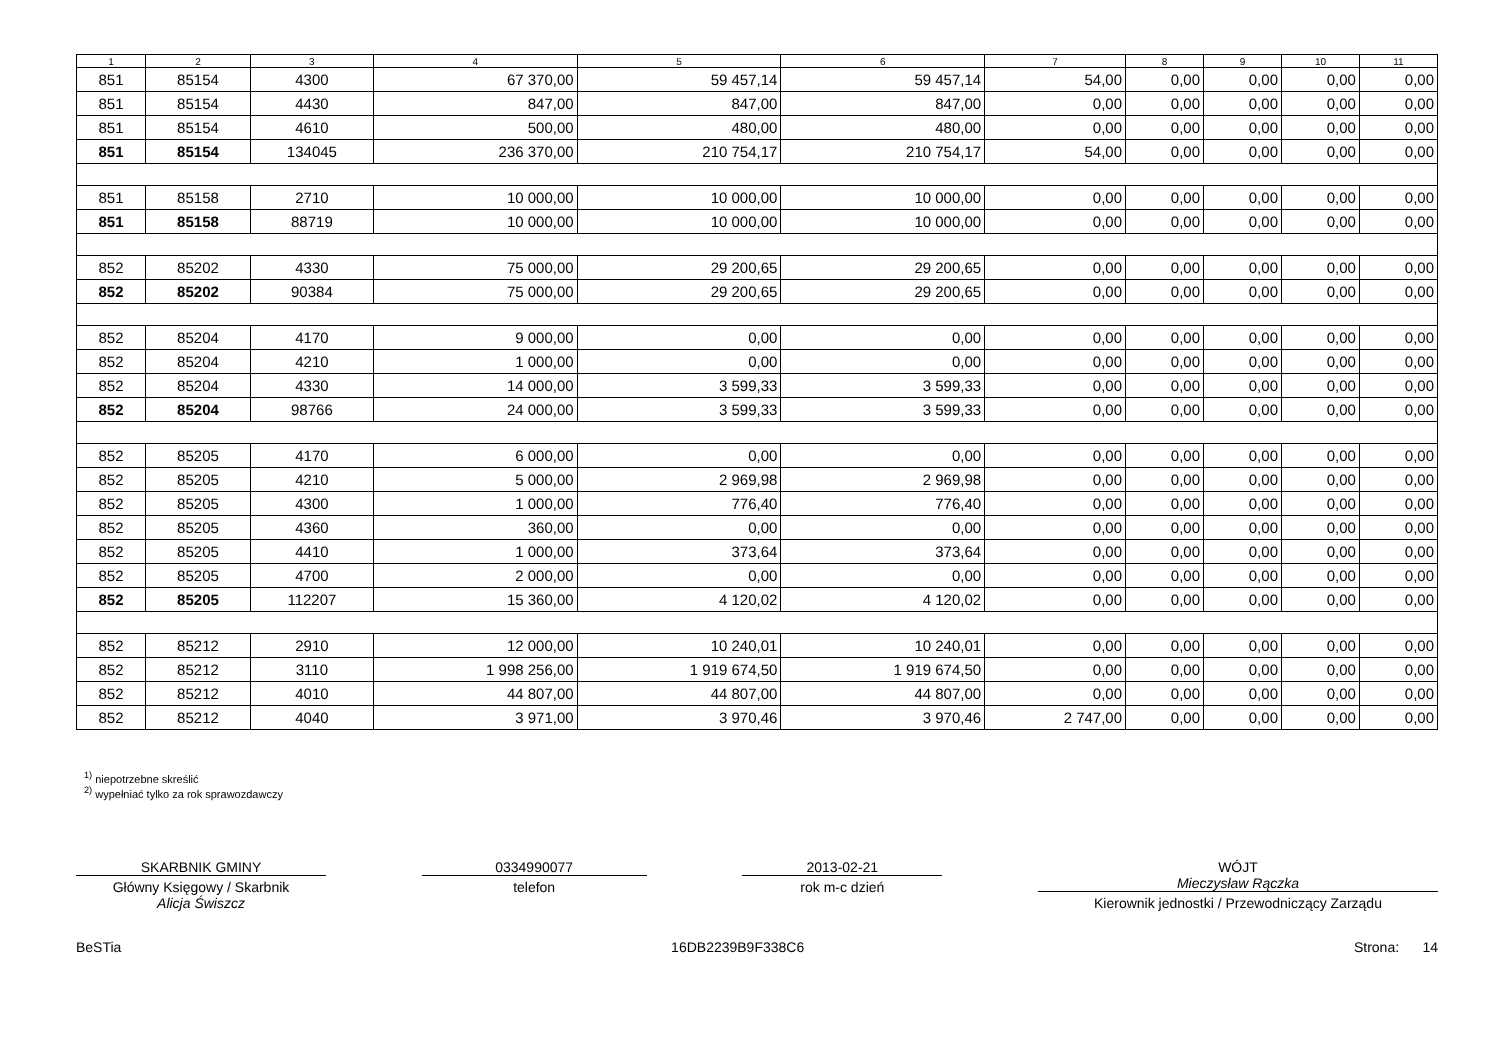| 1 | 2 | 3 | 4 | 5 | 6 | 7 | 8 | 9 | 10 | 11 |
| --- | --- | --- | --- | --- | --- | --- | --- | --- | --- | --- |
| 851 | 85154 | 4300 | 67 370,00 | 59 457,14 | 59 457,14 | 54,00 | 0,00 | 0,00 | 0,00 | 0,00 |
| 851 | 85154 | 4430 | 847,00 | 847,00 | 847,00 | 0,00 | 0,00 | 0,00 | 0,00 | 0,00 |
| 851 | 85154 | 4610 | 500,00 | 480,00 | 480,00 | 0,00 | 0,00 | 0,00 | 0,00 | 0,00 |
| 851 | 85154 | 134045 | 236 370,00 | 210 754,17 | 210 754,17 | 54,00 | 0,00 | 0,00 | 0,00 | 0,00 |
| 851 | 85158 | 2710 | 10 000,00 | 10 000,00 | 10 000,00 | 0,00 | 0,00 | 0,00 | 0,00 | 0,00 |
| 851 | 85158 | 88719 | 10 000,00 | 10 000,00 | 10 000,00 | 0,00 | 0,00 | 0,00 | 0,00 | 0,00 |
| 852 | 85202 | 4330 | 75 000,00 | 29 200,65 | 29 200,65 | 0,00 | 0,00 | 0,00 | 0,00 | 0,00 |
| 852 | 85202 | 90384 | 75 000,00 | 29 200,65 | 29 200,65 | 0,00 | 0,00 | 0,00 | 0,00 | 0,00 |
| 852 | 85204 | 4170 | 9 000,00 | 0,00 | 0,00 | 0,00 | 0,00 | 0,00 | 0,00 | 0,00 |
| 852 | 85204 | 4210 | 1 000,00 | 0,00 | 0,00 | 0,00 | 0,00 | 0,00 | 0,00 | 0,00 |
| 852 | 85204 | 4330 | 14 000,00 | 3 599,33 | 3 599,33 | 0,00 | 0,00 | 0,00 | 0,00 | 0,00 |
| 852 | 85204 | 98766 | 24 000,00 | 3 599,33 | 3 599,33 | 0,00 | 0,00 | 0,00 | 0,00 | 0,00 |
| 852 | 85205 | 4170 | 6 000,00 | 0,00 | 0,00 | 0,00 | 0,00 | 0,00 | 0,00 | 0,00 |
| 852 | 85205 | 4210 | 5 000,00 | 2 969,98 | 2 969,98 | 0,00 | 0,00 | 0,00 | 0,00 | 0,00 |
| 852 | 85205 | 4300 | 1 000,00 | 776,40 | 776,40 | 0,00 | 0,00 | 0,00 | 0,00 | 0,00 |
| 852 | 85205 | 4360 | 360,00 | 0,00 | 0,00 | 0,00 | 0,00 | 0,00 | 0,00 | 0,00 |
| 852 | 85205 | 4410 | 1 000,00 | 373,64 | 373,64 | 0,00 | 0,00 | 0,00 | 0,00 | 0,00 |
| 852 | 85205 | 4700 | 2 000,00 | 0,00 | 0,00 | 0,00 | 0,00 | 0,00 | 0,00 | 0,00 |
| 852 | 85205 | 112207 | 15 360,00 | 4 120,02 | 4 120,02 | 0,00 | 0,00 | 0,00 | 0,00 | 0,00 |
| 852 | 85212 | 2910 | 12 000,00 | 10 240,01 | 10 240,01 | 0,00 | 0,00 | 0,00 | 0,00 | 0,00 |
| 852 | 85212 | 3110 | 1 998 256,00 | 1 919 674,50 | 1 919 674,50 | 0,00 | 0,00 | 0,00 | 0,00 | 0,00 |
| 852 | 85212 | 4010 | 44 807,00 | 44 807,00 | 44 807,00 | 0,00 | 0,00 | 0,00 | 0,00 | 0,00 |
| 852 | 85212 | 4040 | 3 971,00 | 3 970,46 | 3 970,46 | 2 747,00 | 0,00 | 0,00 | 0,00 | 0,00 |
<sup>1)</sup> niepotrzebne skreślić
<sup>2)</sup> wypełniać tylko za rok sprawozdawczy
SKARBNIK GMINY
Główny Księgowy / Skarbnik
Alicja Świszcz
0334990077
telefon
2013-02-21
rok m-c dzień
WÓJT
Mieczysław Rączka
Kierownik jednostki / Przewodniczący Zarządu
BeSTia 16DB2239B9F338C6 Strona: 14